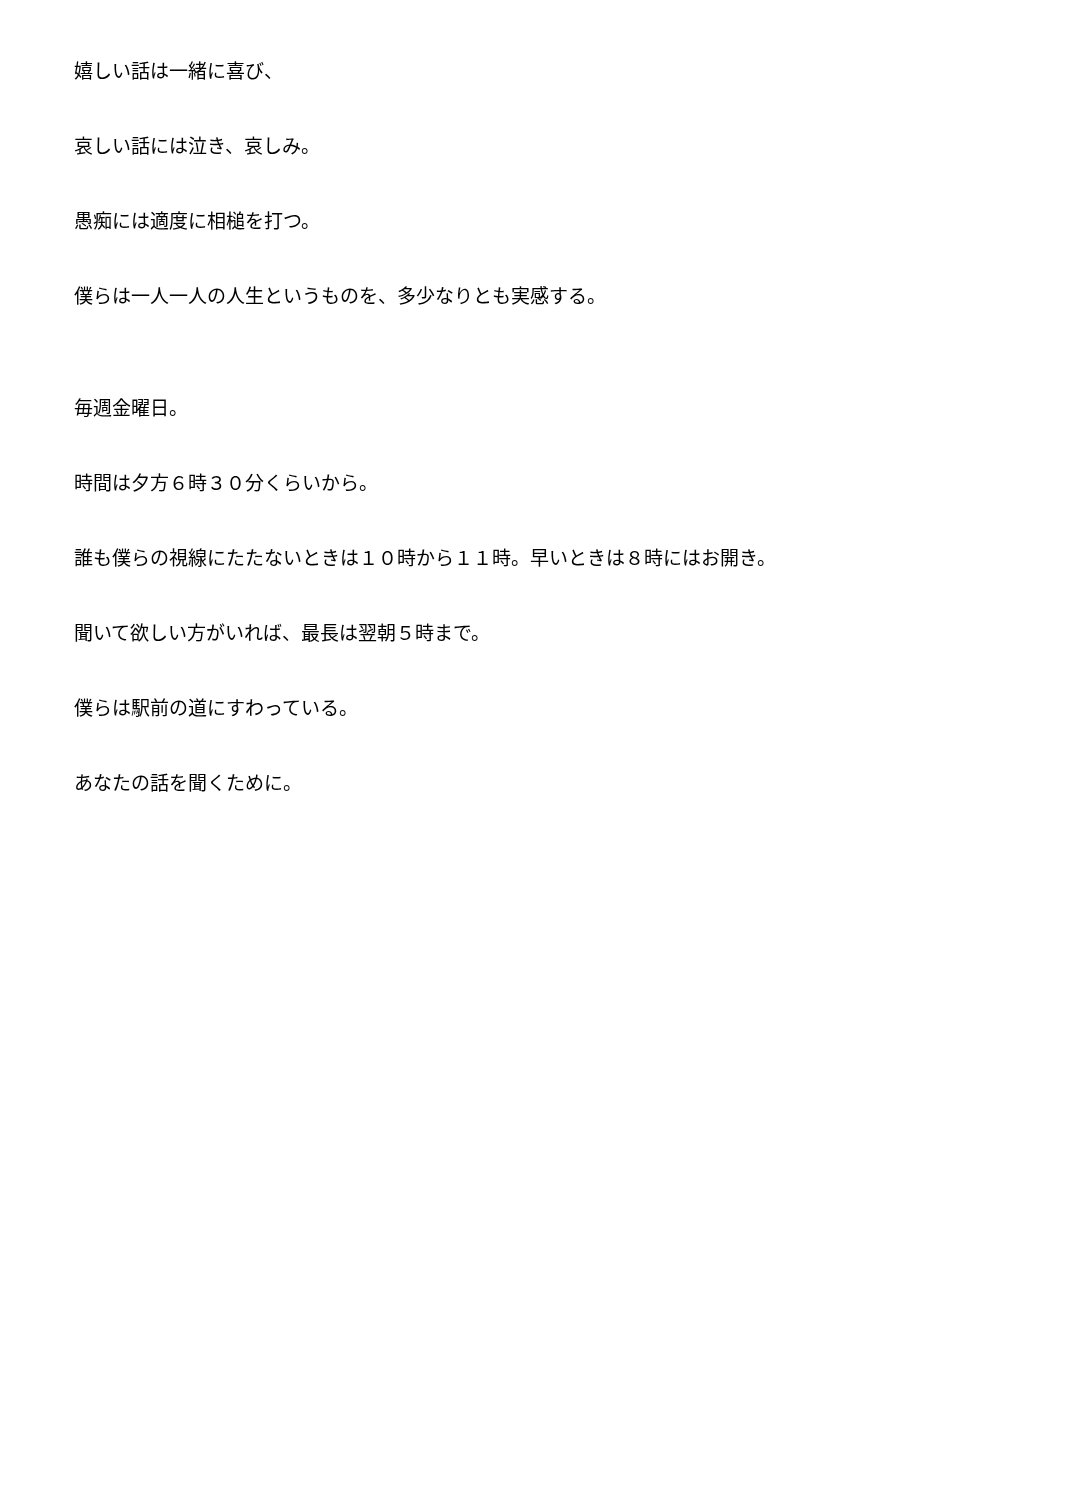嬉しい話は一緒に喜び、
哀しい話には泣き、哀しみ。
愚痴には適度に相槌を打つ。
僕らは一人一人の人生というものを、多少なりとも実感する。
毎週金曜日。
時間は夕方６時３０分くらいから。
誰も僕らの視線にたたないときは１０時から１１時。早いときは８時にはお開き。
聞いて欲しい方がいれば、最長は翌朝５時まで。
僕らは駅前の道にすわっている。
あなたの話を聞くために。